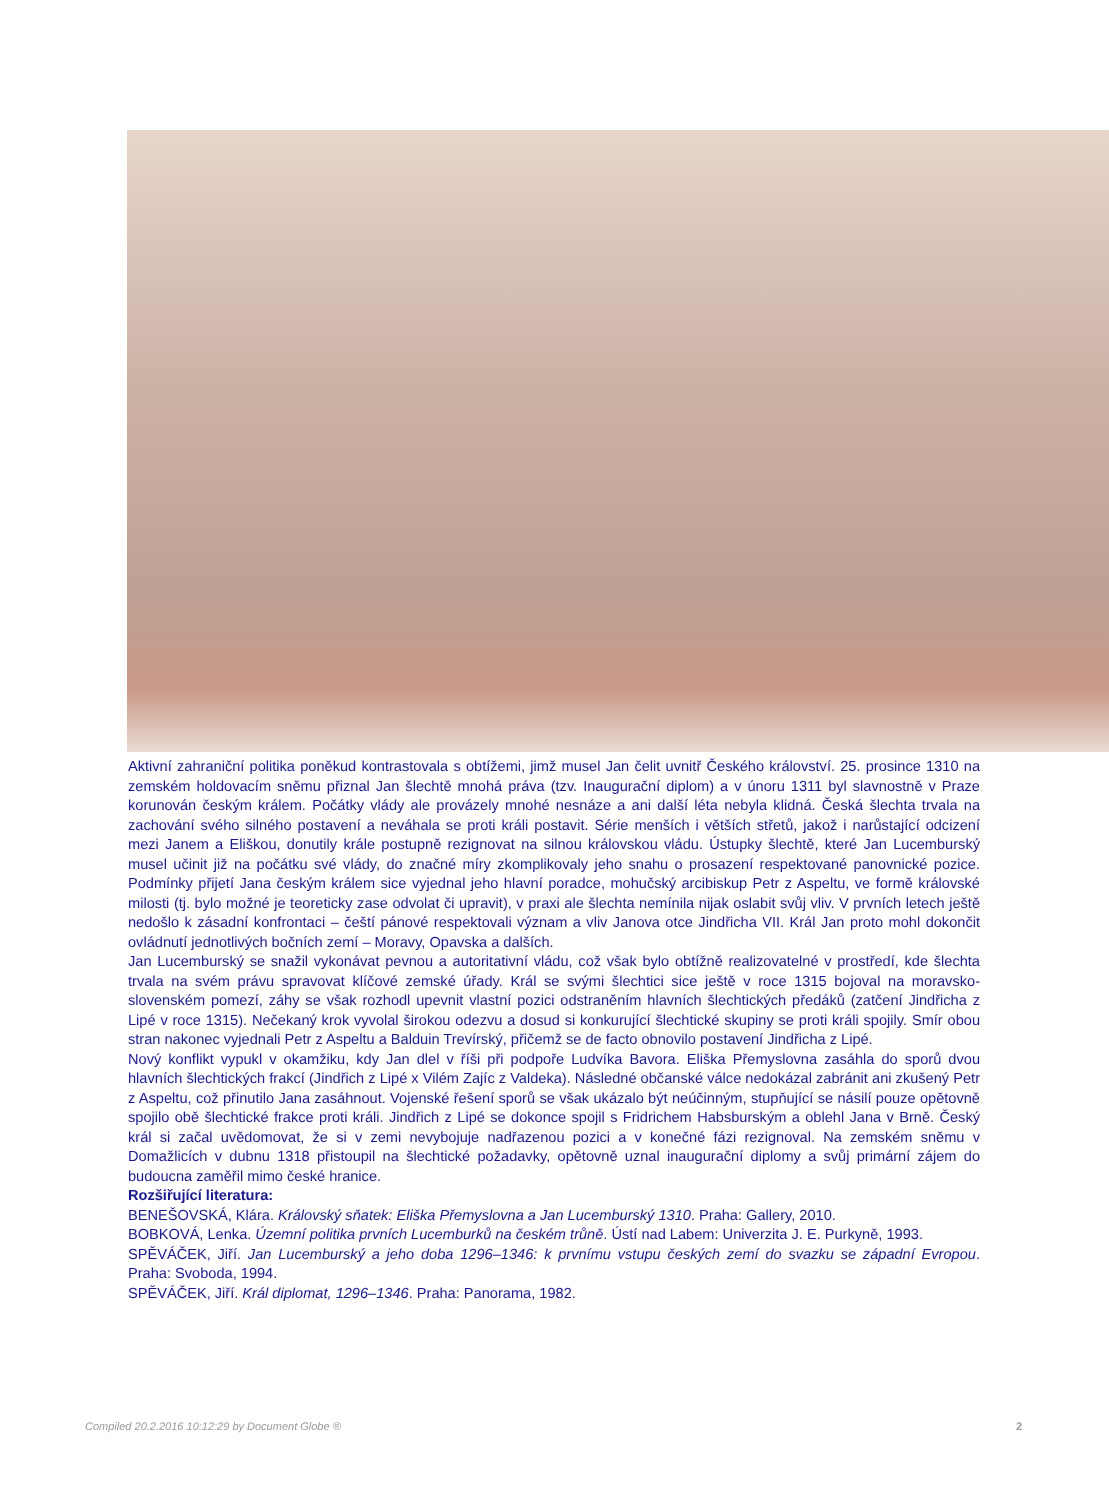Aktivní zahraniční politika poněkud kontrastovala s obtížemi, jimž musel Jan čelit uvnitř Českého království. 25. prosince 1310 na zemském holdovacím sněmu přiznal Jan šlechtě mnohá práva (tzv. Inaugurační diplom) a v únoru 1311 byl slavnostně v Praze korunován českým králem. Počátky vlády ale provázely mnohé nesnáze a ani další léta nebyla klidná. Česká šlechta trvala na zachování svého silného postavení a neváhala se proti králi postavit. Série menších i větších střetů, jakož i narůstající odcizení mezi Janem a Eliškou, donutily krále postupně rezignovat na silnou královskou vládu. Ústupky šlechtě, které Jan Lucemburský musel učinit již na počátku své vlády, do značné míry zkomplikovaly jeho snahu o prosazení respektované panovnické pozice. Podmínky přijetí Jana českým králem sice vyjednal jeho hlavní poradce, mohučský arcibiskup Petr z Aspeltu, ve formě královské milosti (tj. bylo možné je teoreticky zase odvolat či upravit), v praxi ale šlechta nemínila nijak oslabit svůj vliv. V prvních letech ještě nedošlo k zásadní konfrontaci – čeští pánové respektovali význam a vliv Janova otce Jindřicha VII. Král Jan proto mohl dokončit ovládnutí jednotlivých bočních zemí – Moravy, Opavska a dalších.
Jan Lucemburský se snažil vykonávat pevnou a autoritativní vládu, což však bylo obtížně realizovatelné v prostředí, kde šlechta trvala na svém právu spravovat klíčové zemské úřady. Král se svými šlechtici sice ještě v roce 1315 bojoval na moravsko-slovenském pomezí, záhy se však rozhodl upevnit vlastní pozici odstraněním hlavních šlechtických předáků (zatčení Jindřicha z Lipé v roce 1315). Nečekaný krok vyvolal širokou odezvu a dosud si konkurující šlechtické skupiny se proti králi spojily. Smír obou stran nakonec vyjednali Petr z Aspeltu a Balduin Trevírský, přičemž se de facto obnovilo postavení Jindřicha z Lipé.
Nový konflikt vypukl v okamžiku, kdy Jan dlel v říši při podpoře Ludvíka Bavora. Eliška Přemyslovna zasáhla do sporů dvou hlavních šlechtických frakcí (Jindřich z Lipé x Vilém Zajíc z Valdeka). Následné občanské válce nedokázal zabránit ani zkušený Petr z Aspeltu, což přinutilo Jana zasáhnout. Vojenské řešení sporů se však ukázalo být neúčinným, stupňující se násilí pouze opětovně spojilo obě šlechtické frakce proti králi. Jindřich z Lipé se dokonce spojil s Fridrichem Habsburským a oblehl Jana v Brně. Český král si začal uvědomovat, že si v zemi nevybojuje nadřazenou pozici a v konečné fázi rezignoval. Na zemském sněmu v Domažlicích v dubnu 1318 přistoupil na šlechtické požadavky, opětovně uznal inaugurační diplomy a svůj primární zájem do budoucna zaměřil mimo české hranice.
Rozšiřující literatura:
BENEŠOVSKÁ, Klára. Královský sňatek: Eliška Přemyslovna a Jan Lucemburský 1310. Praha: Gallery, 2010.
BOBKOVÁ, Lenka. Územní politika prvních Lucemburků na českém trůně. Ústí nad Labem: Univerzita J. E. Purkyně, 1993.
SPĚVÁČEK, Jiří. Jan Lucemburský a jeho doba 1296–1346: k prvnímu vstupu českých zemí do svazku se západní Evropou. Praha: Svoboda, 1994.
SPĚVÁČEK, Jiří. Král diplomat, 1296–1346. Praha: Panorama, 1982.
Compiled 20.2.2016 10:12:29 by Document Globe ® 2